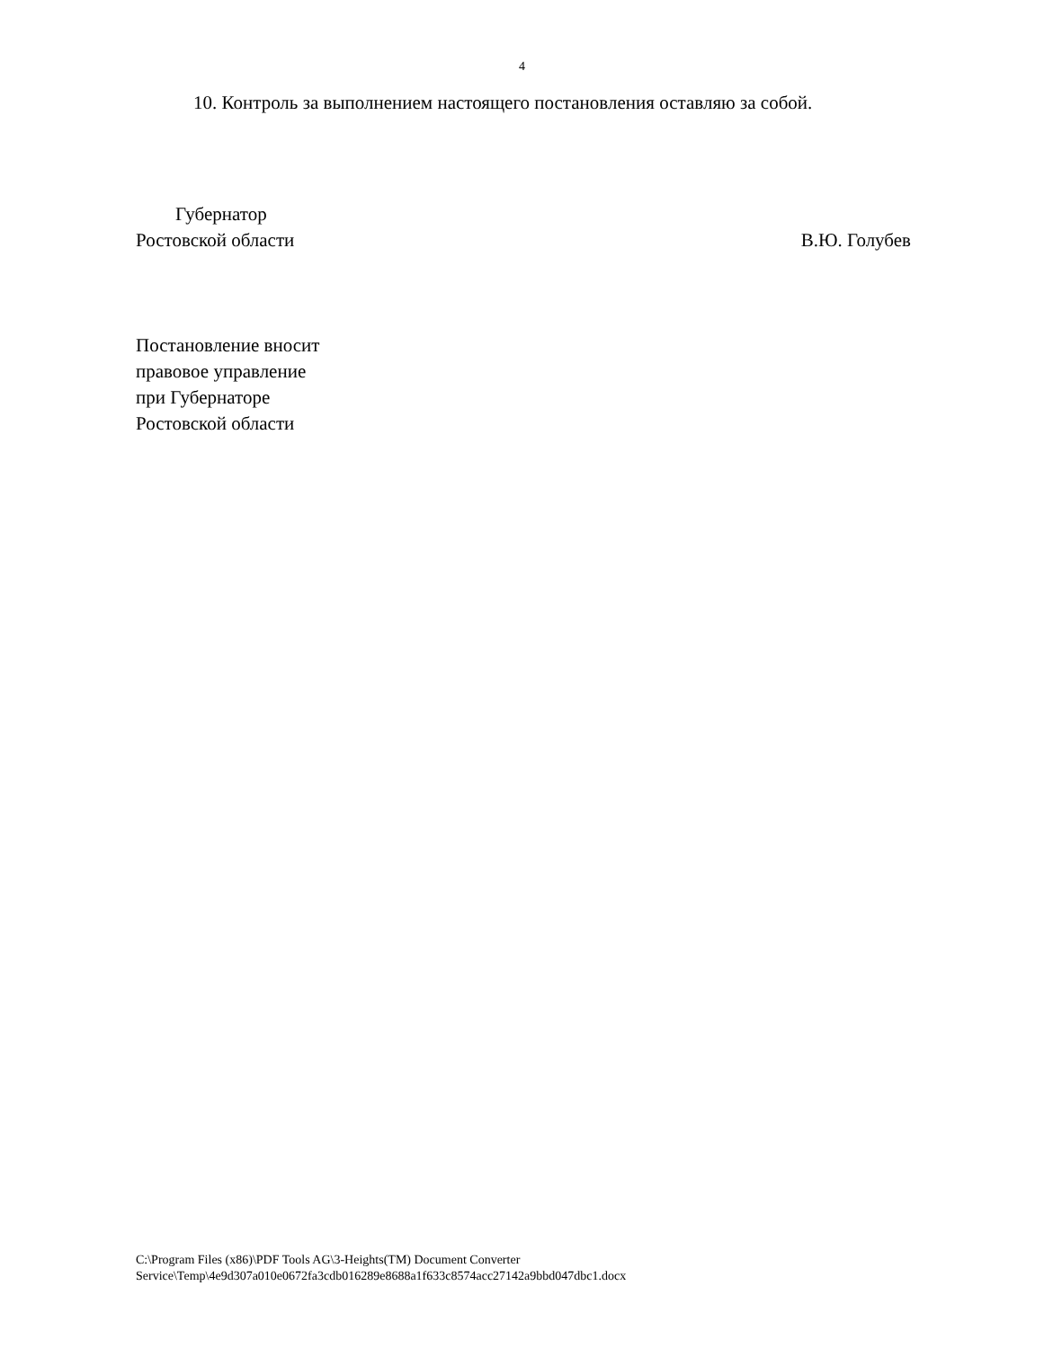4
10. Контроль за выполнением настоящего постановления оставляю за собой.
Губернатор
Ростовской области
В.Ю. Голубев
Постановление вносит
правовое управление
при Губернаторе
Ростовской области
C:\Program Files (x86)\PDF Tools AG\3-Heights(TM) Document Converter
Service\Temp\4e9d307a010e0672fa3cdb016289e8688a1f633c8574acc27142a9bbd047dbc1.docx